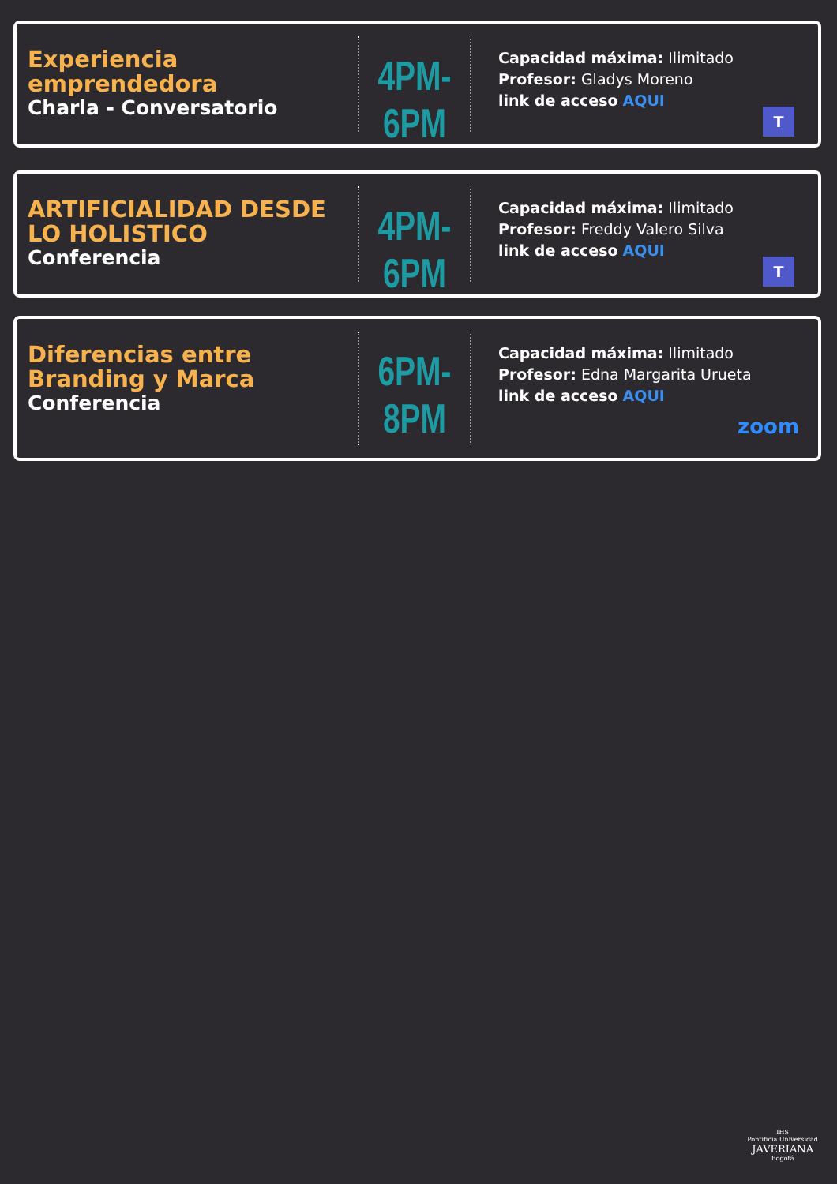Experiencia emprendedora
Charla - Conversatorio
4PM-6PM
Capacidad máxima: Ilimitado
Profesor: Gladys Moreno
link de acceso AQUI
T
ARTIFICIALIDAD DESDE LO HOLISTICO
Conferencia
4PM-6PM
Capacidad máxima: Ilimitado
Profesor: Freddy Valero Silva
link de acceso AQUI
T
Diferencias entre Branding y Marca
Conferencia
6PM-8PM
Capacidad máxima: Ilimitado
Profesor: Edna Margarita Urueta
link de acceso AQUI
zoom
IHS
Pontificia Universidad
JAVERIANA
Bogotá